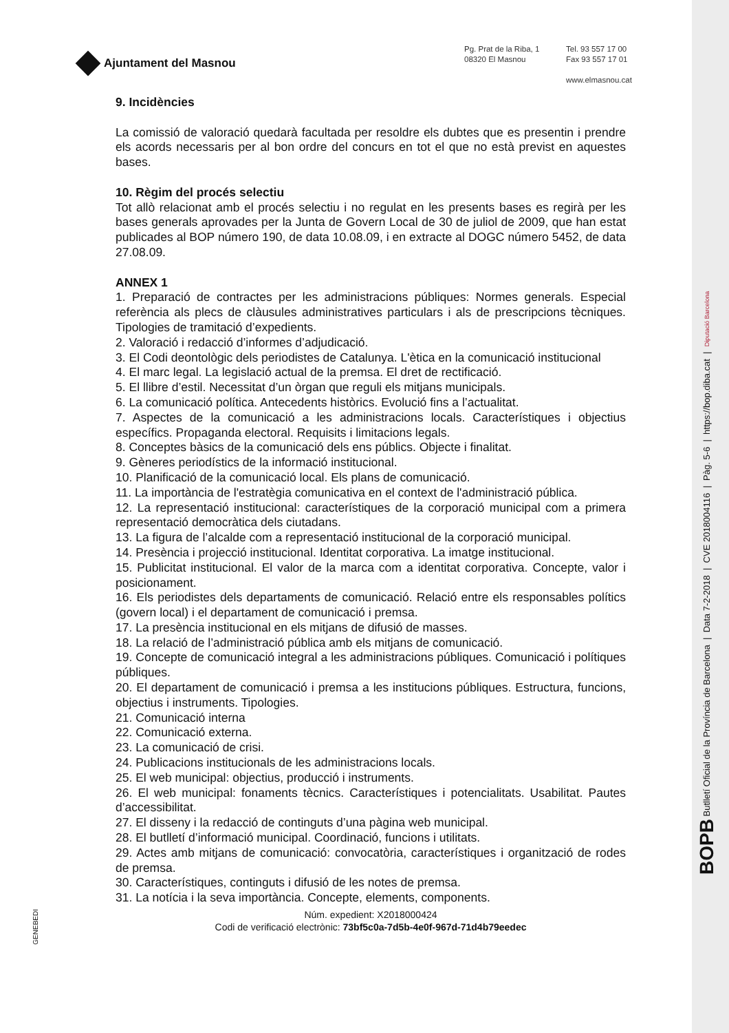BOPB Butlletí Oficial de la Província de Barcelona | Data 7-2-2018 | CVE 2018004116 | Pàg. 5-6 | https://bop.diba.cat | Diputació Barcelona
Ajuntament del Masnou
Pg. Prat de la Riba, 1
08320 El Masnou
Tel. 93 557 17 00
Fax 93 557 17 01
www.elmasnou.cat
9. Incidències
La comissió de valoració quedarà facultada per resoldre els dubtes que es presentin i prendre els acords necessaris per al bon ordre del concurs en tot el que no està previst en aquestes bases.
10. Règim del procés selectiu
Tot allò relacionat amb el procés selectiu i no regulat en les presents bases es regirà per les bases generals aprovades per la Junta de Govern Local de 30 de juliol de 2009, que han estat publicades al BOP número 190, de data 10.08.09, i en extracte al DOGC número 5452, de data 27.08.09.
ANNEX 1
1. Preparació de contractes per les administracions públiques: Normes generals. Especial referència als plecs de clàusules administratives particulars i als de prescripcions tècniques. Tipologies de tramitació d’expedients.
2. Valoració i redacció d’informes d’adjudicació.
3. El Codi deontològic dels periodistes de Catalunya. L'ètica en la comunicació institucional
4. El marc legal. La legislació actual de la premsa. El dret de rectificació.
5. El llibre d’estil. Necessitat d’un òrgan que reguli els mitjans municipals.
6. La comunicació política. Antecedents històrics. Evolució fins a l’actualitat.
7. Aspectes de la comunicació a les administracions locals. Característiques i objectius específics. Propaganda electoral. Requisits i limitacions legals.
8. Conceptes bàsics de la comunicació dels ens públics. Objecte i finalitat.
9. Gèneres periodístics de la informació institucional.
10. Planificació de la comunicació local. Els plans de comunicació.
11. La importància de l'estratègia comunicativa en el context de l'administració pública.
12. La representació institucional: característiques de la corporació municipal com a primera representació democràtica dels ciutadans.
13. La figura de l’alcalde com a representació institucional de la corporació municipal.
14. Presència i projecció institucional. Identitat corporativa. La imatge institucional.
15. Publicitat institucional. El valor de la marca com a identitat corporativa. Concepte, valor i posicionament.
16. Els periodistes dels departaments de comunicació. Relació entre els responsables polítics (govern local) i el departament de comunicació i premsa.
17. La presència institucional en els mitjans de difusió de masses.
18. La relació de l’administració pública amb els mitjans de comunicació.
19. Concepte de comunicació integral a les administracions públiques. Comunicació i polítiques públiques.
20. El departament de comunicació i premsa a les institucions públiques. Estructura, funcions, objectius i instruments. Tipologies.
21. Comunicació interna
22. Comunicació externa.
23. La comunicació de crisi.
24. Publicacions institucionals de les administracions locals.
25. El web municipal: objectius, producció i instruments.
26. El web municipal: fonaments tècnics. Característiques i potencialitats. Usabilitat. Pautes d’accessibilitat.
27. El disseny i la redacció de continguts d’una pàgina web municipal.
28. El butlletí d’informació municipal. Coordinació, funcions i utilitats.
29. Actes amb mitjans de comunicació: convocatòria, característiques i organització de rodes de premsa.
30. Característiques, continguts i difusió de les notes de premsa.
31. La notícia i la seva importància. Concepte, elements, components.
Núm. expedient: X2018000424
Codi de verificació electrònic: 73bf5c0a-7d5b-4e0f-967d-71d4b79eedec
GENEBEDI